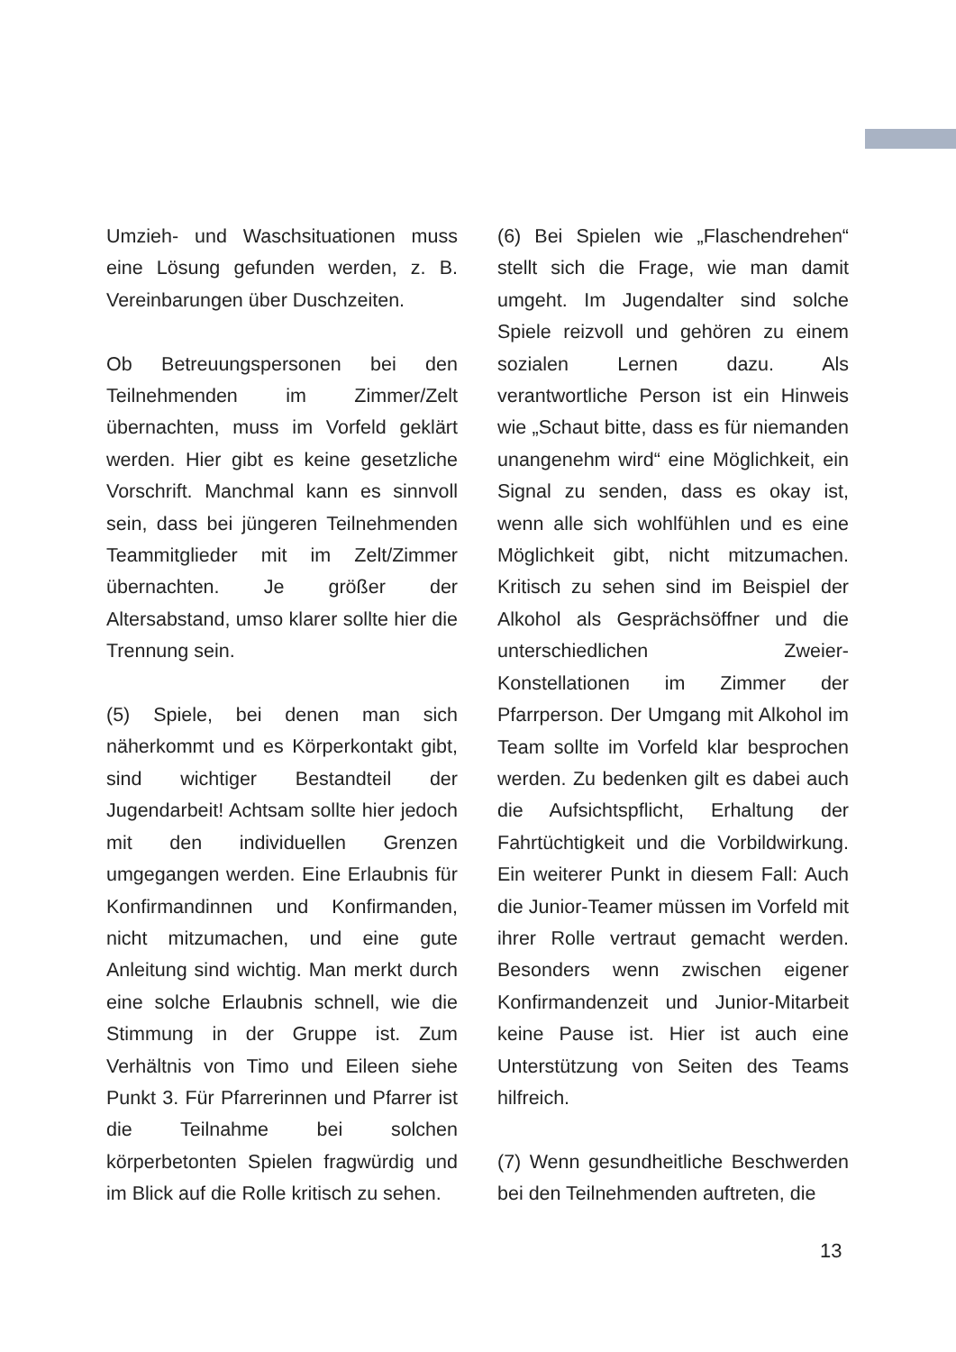Umzieh- und Waschsituationen muss eine Lösung gefunden werden, z. B. Vereinbarungen über Duschzeiten.
Ob Betreuungspersonen bei den Teilnehmenden im Zimmer/Zelt übernachten, muss im Vorfeld geklärt werden. Hier gibt es keine gesetzliche Vorschrift. Manchmal kann es sinnvoll sein, dass bei jüngeren Teilnehmenden Teammitglieder mit im Zelt/Zimmer übernachten. Je größer der Altersabstand, umso klarer sollte hier die Trennung sein.
(5) Spiele, bei denen man sich näherkommt und es Körperkontakt gibt, sind wichtiger Bestandteil der Jugendarbeit! Achtsam sollte hier jedoch mit den individuellen Grenzen umgegangen werden. Eine Erlaubnis für Konfirmandinnen und Konfirmanden, nicht mitzumachen, und eine gute Anleitung sind wichtig. Man merkt durch eine solche Erlaubnis schnell, wie die Stimmung in der Gruppe ist. Zum Verhältnis von Timo und Eileen siehe Punkt 3. Für Pfarrerinnen und Pfarrer ist die Teilnahme bei solchen körperbetonten Spielen fragwürdig und im Blick auf die Rolle kritisch zu sehen.
(6) Bei Spielen wie „Flaschendrehen“ stellt sich die Frage, wie man damit umgeht. Im Jugendalter sind solche Spiele reizvoll und gehören zu einem sozialen Lernen dazu. Als verantwortliche Person ist ein Hinweis wie „Schaut bitte, dass es für niemanden unangenehm wird“ eine Möglichkeit, ein Signal zu senden, dass es okay ist, wenn alle sich wohlfühlen und es eine Möglichkeit gibt, nicht mitzumachen. Kritisch zu sehen sind im Beispiel der Alkohol als Gesprächsöffner und die unterschiedlichen Zweier-Konstellationen im Zimmer der Pfarrperson. Der Umgang mit Alkohol im Team sollte im Vorfeld klar besprochen werden. Zu bedenken gilt es dabei auch die Aufsichtspflicht, Erhaltung der Fahrtüchtigkeit und die Vorbildwirkung. Ein weiterer Punkt in diesem Fall: Auch die Junior-Teamer müssen im Vorfeld mit ihrer Rolle vertraut gemacht werden. Besonders wenn zwischen eigener Konfirmandenzeit und Junior-Mitarbeit keine Pause ist. Hier ist auch eine Unterstützung von Seiten des Teams hilfreich.
(7) Wenn gesundheitliche Beschwerden bei den Teilnehmenden auftreten, die
13